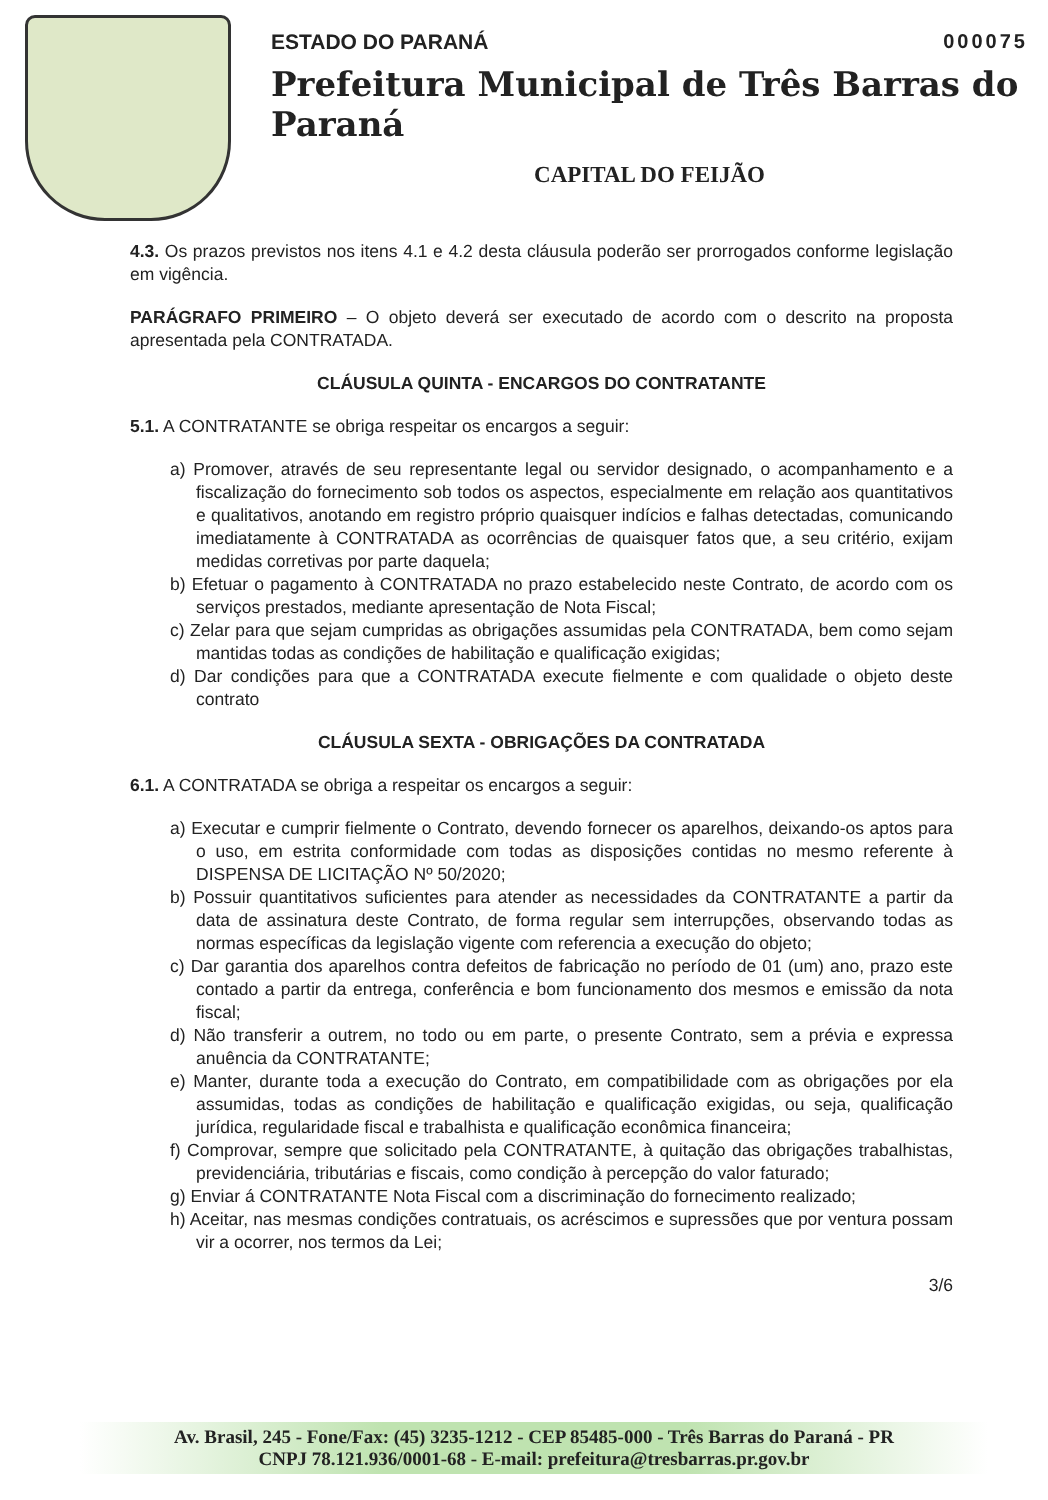ESTADO DO PARANÁ 000075
Prefeitura Municipal de Três Barras do Paraná
CAPITAL DO FEIJÃO
4.3. Os prazos previstos nos itens 4.1 e 4.2 desta cláusula poderão ser prorrogados conforme legislação em vigência.
PARÁGRAFO PRIMEIRO – O objeto deverá ser executado de acordo com o descrito na proposta apresentada pela CONTRATADA.
CLÁUSULA QUINTA - ENCARGOS DO CONTRATANTE
5.1. A CONTRATANTE se obriga respeitar os encargos a seguir:
a) Promover, através de seu representante legal ou servidor designado, o acompanhamento e a fiscalização do fornecimento sob todos os aspectos, especialmente em relação aos quantitativos e qualitativos, anotando em registro próprio quaisquer indícios e falhas detectadas, comunicando imediatamente à CONTRATADA as ocorrências de quaisquer fatos que, a seu critério, exijam medidas corretivas por parte daquela;
b) Efetuar o pagamento à CONTRATADA no prazo estabelecido neste Contrato, de acordo com os serviços prestados, mediante apresentação de Nota Fiscal;
c) Zelar para que sejam cumpridas as obrigações assumidas pela CONTRATADA, bem como sejam mantidas todas as condições de habilitação e qualificação exigidas;
d) Dar condições para que a CONTRATADA execute fielmente e com qualidade o objeto deste contrato
CLÁUSULA SEXTA - OBRIGAÇÕES DA CONTRATADA
6.1. A CONTRATADA se obriga a respeitar os encargos a seguir:
a) Executar e cumprir fielmente o Contrato, devendo fornecer os aparelhos, deixando-os aptos para o uso, em estrita conformidade com todas as disposições contidas no mesmo referente à DISPENSA DE LICITAÇÃO Nº 50/2020;
b) Possuir quantitativos suficientes para atender as necessidades da CONTRATANTE a partir da data de assinatura deste Contrato, de forma regular sem interrupções, observando todas as normas específicas da legislação vigente com referencia a execução do objeto;
c) Dar garantia dos aparelhos contra defeitos de fabricação no período de 01 (um) ano, prazo este contado a partir da entrega, conferência e bom funcionamento dos mesmos e emissão da nota fiscal;
d) Não transferir a outrem, no todo ou em parte, o presente Contrato, sem a prévia e expressa anuência da CONTRATANTE;
e) Manter, durante toda a execução do Contrato, em compatibilidade com as obrigações por ela assumidas, todas as condições de habilitação e qualificação exigidas, ou seja, qualificação jurídica, regularidade fiscal e trabalhista e qualificação econômica financeira;
f) Comprovar, sempre que solicitado pela CONTRATANTE, à quitação das obrigações trabalhistas, previdenciária, tributárias e fiscais, como condição à percepção do valor faturado;
g) Enviar á CONTRATANTE Nota Fiscal com a discriminação do fornecimento realizado;
h) Aceitar, nas mesmas condições contratuais, os acréscimos e supressões que por ventura possam vir a ocorrer, nos termos da Lei;
3/6
Av. Brasil, 245 - Fone/Fax: (45) 3235-1212 - CEP 85485-000 - Três Barras do Paraná - PR
CNPJ 78.121.936/0001-68 - E-mail: prefeitura@tresbarras.pr.gov.br